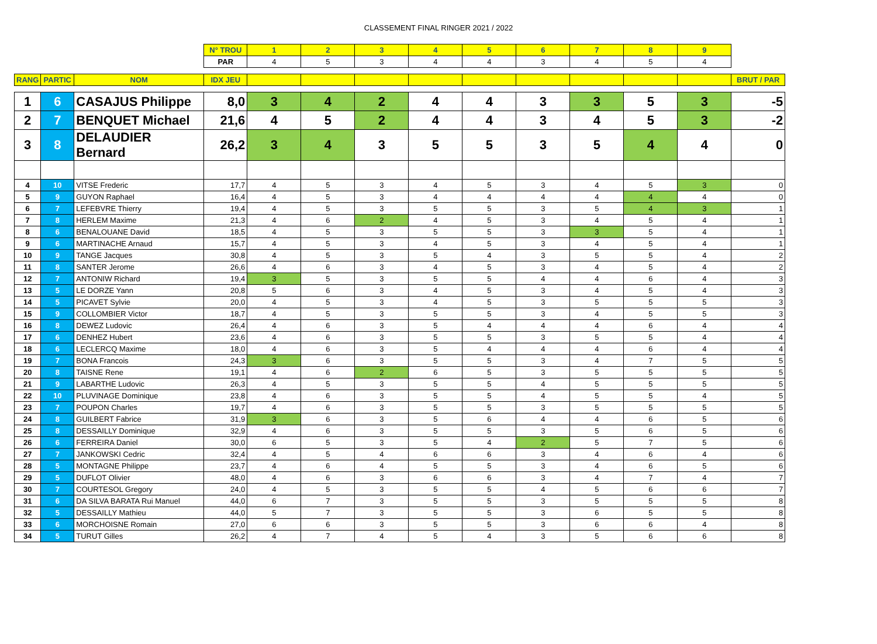CLASSEMENT FINAL RINGER 2021 / 2022
| | | | N° TROU | 1 | 2 | 3 | 4 | 5 | 6 | 7 | 8 | 9 | |
| | | | PAR | 4 | 5 | 3 | 4 | 4 | 3 | 4 | 5 | 4 | |
| RANG | PARTIC | NOM | IDX JEU | | | | | | | | | | BRUT / PAR |
| 1 | 6 | CASAJUS Philippe | 8,0 | 3 | 4 | 2 | 4 | 4 | 3 | 3 | 5 | 3 | -5 |
| 2 | 7 | BENQUET Michael | 21,6 | 4 | 5 | 2 | 4 | 4 | 3 | 4 | 5 | 3 | -2 |
| 3 | 8 | DELAUDIER Bernard | 26,2 | 3 | 4 | 3 | 5 | 5 | 3 | 5 | 4 | 4 | 0 |
| 4 | 10 | VITSE Frederic | 17,7 | 4 | 5 | 3 | 4 | 5 | 3 | 4 | 5 | 3 | 0 |
| 5 | 9 | GUYON Raphael | 16,4 | 4 | 5 | 3 | 4 | 4 | 4 | 4 | 4 | 4 | 0 |
| 6 | 7 | LEFEBVRE Thierry | 19,4 | 4 | 5 | 3 | 5 | 5 | 3 | 5 | 4 | 3 | 1 |
| 7 | 8 | HERLEM Maxime | 21,3 | 4 | 6 | 2 | 4 | 5 | 3 | 4 | 5 | 4 | 1 |
| 8 | 6 | BENALOUANE David | 18,5 | 4 | 5 | 3 | 5 | 5 | 3 | 3 | 5 | 4 | 1 |
| 9 | 6 | MARTINACHE Arnaud | 15,7 | 4 | 5 | 3 | 4 | 5 | 3 | 4 | 5 | 4 | 1 |
| 10 | 9 | TANGE Jacques | 30,8 | 4 | 5 | 3 | 5 | 4 | 3 | 5 | 5 | 4 | 2 |
| 11 | 8 | SANTER Jerome | 26,6 | 4 | 6 | 3 | 4 | 5 | 3 | 4 | 5 | 4 | 2 |
| 12 | 7 | ANTONIW Richard | 19,4 | 3 | 5 | 3 | 5 | 5 | 4 | 4 | 6 | 4 | 3 |
| 13 | 5 | LE DORZE Yann | 20,8 | 5 | 6 | 3 | 4 | 5 | 3 | 4 | 5 | 4 | 3 |
| 14 | 5 | PICAVET Sylvie | 20,0 | 4 | 5 | 3 | 4 | 5 | 3 | 5 | 5 | 5 | 3 |
| 15 | 9 | COLLOMBIER Victor | 18,7 | 4 | 5 | 3 | 5 | 5 | 3 | 4 | 5 | 5 | 3 |
| 16 | 8 | DEWEZ Ludovic | 26,4 | 4 | 6 | 3 | 5 | 4 | 4 | 4 | 6 | 4 | 4 |
| 17 | 6 | DENHEZ Hubert | 23,6 | 4 | 6 | 3 | 5 | 5 | 3 | 5 | 5 | 4 | 4 |
| 18 | 6 | LECLERCQ Maxime | 18,0 | 4 | 6 | 3 | 5 | 4 | 4 | 4 | 6 | 4 | 4 |
| 19 | 7 | BONA Francois | 24,3 | 3 | 6 | 3 | 5 | 5 | 3 | 4 | 7 | 5 | 5 |
| 20 | 8 | TAISNE Rene | 19,1 | 4 | 6 | 2 | 6 | 5 | 3 | 5 | 5 | 5 | 5 |
| 21 | 9 | LABARTHE Ludovic | 26,3 | 4 | 5 | 3 | 5 | 5 | 4 | 5 | 5 | 5 | 5 |
| 22 | 10 | PLUVINAGE Dominique | 23,8 | 4 | 6 | 3 | 5 | 5 | 4 | 5 | 5 | 4 | 5 |
| 23 | 7 | POUPON Charles | 19,7 | 4 | 6 | 3 | 5 | 5 | 3 | 5 | 5 | 5 | 5 |
| 24 | 8 | GUILBERT Fabrice | 31,9 | 3 | 6 | 3 | 5 | 6 | 4 | 4 | 6 | 5 | 6 |
| 25 | 8 | DESSAILLY Dominique | 32,9 | 4 | 6 | 3 | 5 | 5 | 3 | 5 | 6 | 5 | 6 |
| 26 | 6 | FERREIRA Daniel | 30,0 | 6 | 5 | 3 | 5 | 4 | 2 | 5 | 7 | 5 | 6 |
| 27 | 7 | JANKOWSKI Cedric | 32,4 | 4 | 5 | 4 | 6 | 6 | 3 | 4 | 6 | 4 | 6 |
| 28 | 5 | MONTAGNE Philippe | 23,7 | 4 | 6 | 4 | 5 | 5 | 3 | 4 | 6 | 5 | 6 |
| 29 | 5 | DUFLOT Olivier | 48,0 | 4 | 6 | 3 | 6 | 6 | 3 | 4 | 7 | 4 | 7 |
| 30 | 7 | COURTESOL Gregory | 24,0 | 4 | 5 | 3 | 5 | 5 | 4 | 5 | 6 | 6 | 7 |
| 31 | 6 | DA SILVA BARATA Rui Manuel | 44,0 | 6 | 7 | 3 | 5 | 5 | 3 | 5 | 5 | 5 | 8 |
| 32 | 5 | DESSAILLY Mathieu | 44,0 | 5 | 7 | 3 | 5 | 5 | 3 | 6 | 5 | 5 | 8 |
| 33 | 6 | MORCHOISNE Romain | 27,0 | 6 | 6 | 3 | 5 | 5 | 3 | 6 | 6 | 4 | 8 |
| 34 | 5 | TURUT Gilles | 26,2 | 4 | 7 | 4 | 5 | 4 | 3 | 5 | 6 | 6 | 8 |